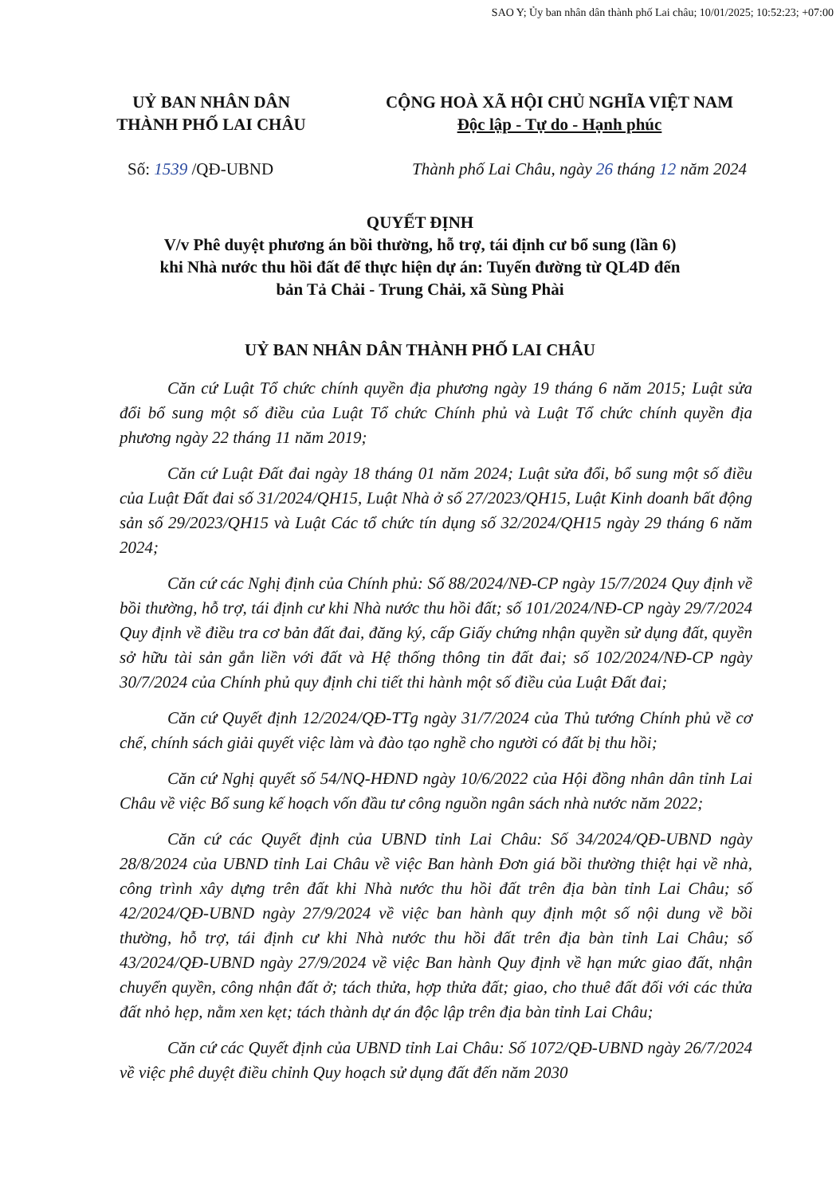SAO Y; Ủy ban nhân dân thành phố Lai châu; 10/01/2025; 10:52:23; +07:00
UỶ BAN NHÂN DÂN
THÀNH PHỐ LAI CHÂU
CỘNG HOÀ XÃ HỘI CHỦ NGHĨA VIỆT NAM
Độc lập - Tự do - Hạnh phúc
Số: 1539 /QĐ-UBND Thành phố Lai Châu, ngày 26 tháng 12 năm 2024
QUYẾT ĐỊNH
V/v Phê duyệt phương án bồi thường, hỗ trợ, tái định cư bổ sung (lần 6)
khi Nhà nước thu hồi đất để thực hiện dự án: Tuyến đường từ QL4D đến
bản Tả Chải - Trung Chải, xã Sùng Phài
UỶ BAN NHÂN DÂN THÀNH PHỐ LAI CHÂU
Căn cứ Luật Tổ chức chính quyền địa phương ngày 19 tháng 6 năm 2015; Luật sửa đổi bổ sung một số điều của Luật Tổ chức Chính phủ và Luật Tổ chức chính quyền địa phương ngày 22 tháng 11 năm 2019;
Căn cứ Luật Đất đai ngày 18 tháng 01 năm 2024; Luật sửa đổi, bổ sung một số điều của Luật Đất đai số 31/2024/QH15, Luật Nhà ở số 27/2023/QH15, Luật Kinh doanh bất động sản số 29/2023/QH15 và Luật Các tổ chức tín dụng số 32/2024/QH15 ngày 29 tháng 6 năm 2024;
Căn cứ các Nghị định của Chính phủ: Số 88/2024/NĐ-CP ngày 15/7/2024 Quy định về bồi thường, hỗ trợ, tái định cư khi Nhà nước thu hồi đất; số 101/2024/NĐ-CP ngày 29/7/2024 Quy định về điều tra cơ bản đất đai, đăng ký, cấp Giấy chứng nhận quyền sử dụng đất, quyền sở hữu tài sản gắn liền với đất và Hệ thống thông tin đất đai; số 102/2024/NĐ-CP ngày 30/7/2024 của Chính phủ quy định chi tiết thi hành một số điều của Luật Đất đai;
Căn cứ Quyết định 12/2024/QĐ-TTg ngày 31/7/2024 của Thủ tướng Chính phủ về cơ chế, chính sách giải quyết việc làm và đào tạo nghề cho người có đất bị thu hồi;
Căn cứ Nghị quyết số 54/NQ-HĐND ngày 10/6/2022 của Hội đồng nhân dân tỉnh Lai Châu về việc Bổ sung kế hoạch vốn đầu tư công nguồn ngân sách nhà nước năm 2022;
Căn cứ các Quyết định của UBND tỉnh Lai Châu: Số 34/2024/QĐ-UBND ngày 28/8/2024 của UBND tỉnh Lai Châu về việc Ban hành Đơn giá bồi thường thiệt hại về nhà, công trình xây dựng trên đất khi Nhà nước thu hồi đất trên địa bàn tỉnh Lai Châu; số 42/2024/QĐ-UBND ngày 27/9/2024 về việc ban hành quy định một số nội dung về bồi thường, hỗ trợ, tái định cư khi Nhà nước thu hồi đất trên địa bàn tỉnh Lai Châu; số 43/2024/QĐ-UBND ngày 27/9/2024 về việc Ban hành Quy định về hạn mức giao đất, nhận chuyển quyền, công nhận đất ở; tách thửa, hợp thửa đất; giao, cho thuê đất đối với các thửa đất nhỏ hẹp, nằm xen kẹt; tách thành dự án độc lập trên địa bàn tỉnh Lai Châu;
Căn cứ các Quyết định của UBND tỉnh Lai Châu: Số 1072/QĐ-UBND ngày 26/7/2024 về việc phê duyệt điều chỉnh Quy hoạch sử dụng đất đến năm 2030